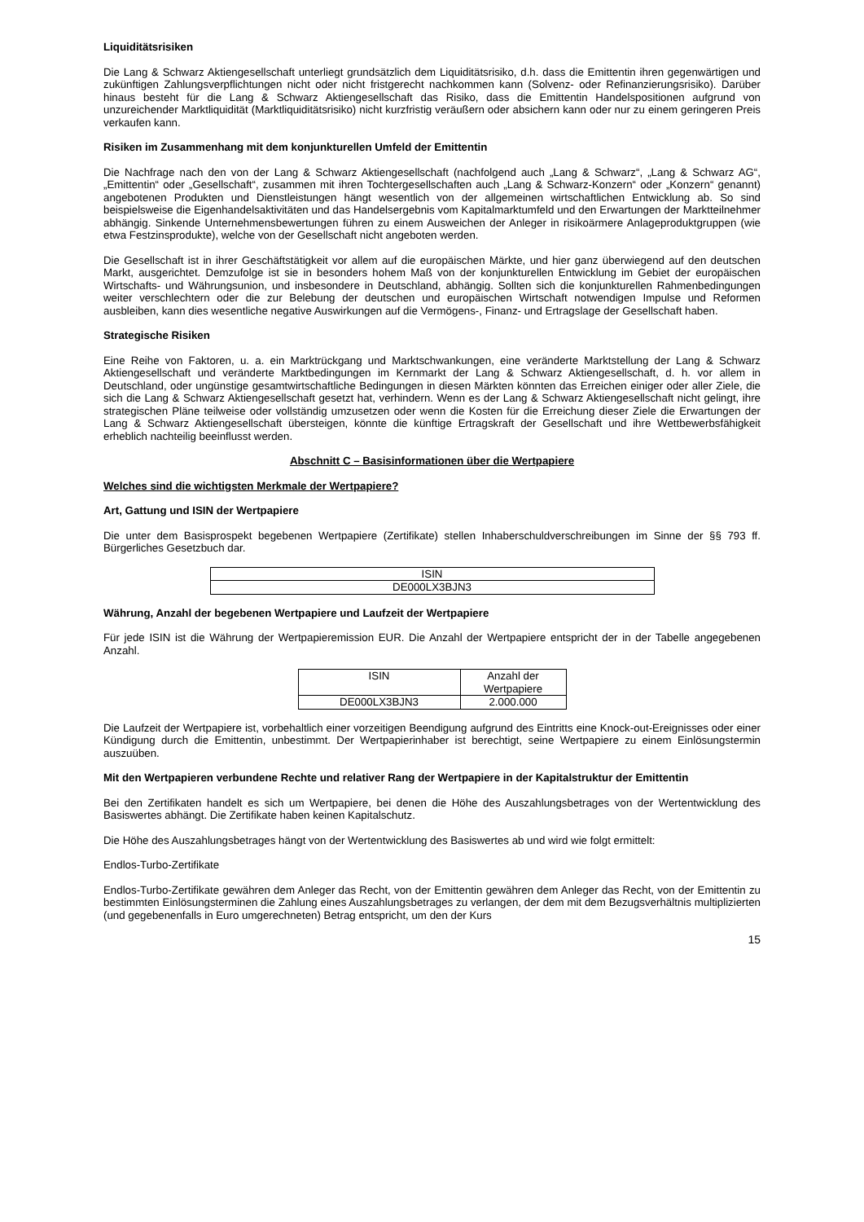Liquiditätsrisiken
Die Lang & Schwarz Aktiengesellschaft unterliegt grundsätzlich dem Liquiditätsrisiko, d.h. dass die Emittentin ihren gegenwärtigen und zukünftigen Zahlungsverpflichtungen nicht oder nicht fristgerecht nachkommen kann (Solvenz- oder Refinanzierungsrisiko). Darüber hinaus besteht für die Lang & Schwarz Aktiengesellschaft das Risiko, dass die Emittentin Handelspositionen aufgrund von unzureichender Marktliquidität (Marktliquiditätsrisiko) nicht kurzfristig veräußern oder absichern kann oder nur zu einem geringeren Preis verkaufen kann.
Risiken im Zusammenhang mit dem konjunkturellen Umfeld der Emittentin
Die Nachfrage nach den von der Lang & Schwarz Aktiengesellschaft (nachfolgend auch „Lang & Schwarz“, „Lang & Schwarz AG“, „Emittentin“ oder „Gesellschaft“, zusammen mit ihren Tochtergesellschaften auch „Lang & Schwarz-Konzern“ oder „Konzern“ genannt) angebotenen Produkten und Dienstleistungen hängt wesentlich von der allgemeinen wirtschaftlichen Entwicklung ab. So sind beispielsweise die Eigenhandelsaktivitäten und das Handelsergebnis vom Kapitalmarktumfeld und den Erwartungen der Marktteilnehmer abhängig. Sinkende Unternehmensbewertungen führen zu einem Ausweichen der Anleger in risikoärmere Anlageproduktgruppen (wie etwa Festzinsprodukte), welche von der Gesellschaft nicht angeboten werden.
Die Gesellschaft ist in ihrer Geschäftstätigkeit vor allem auf die europäischen Märkte, und hier ganz überwiegend auf den deutschen Markt, ausgerichtet. Demzufolge ist sie in besonders hohem Maß von der konjunkturellen Entwicklung im Gebiet der europäischen Wirtschafts- und Währungsunion, und insbesondere in Deutschland, abhängig. Sollten sich die konjunkturellen Rahmenbedingungen weiter verschlechtern oder die zur Belebung der deutschen und europäischen Wirtschaft notwendigen Impulse und Reformen ausbleiben, kann dies wesentliche negative Auswirkungen auf die Vermögens-, Finanz- und Ertragslage der Gesellschaft haben.
Strategische Risiken
Eine Reihe von Faktoren, u. a. ein Marktrückgang und Marktschwankungen, eine veränderte Marktstellung der Lang & Schwarz Aktiengesellschaft und veränderte Marktbedingungen im Kernmarkt der Lang & Schwarz Aktiengesellschaft, d. h. vor allem in Deutschland, oder ungünstige gesamtwirtschaftliche Bedingungen in diesen Märkten könnten das Erreichen einiger oder aller Ziele, die sich die Lang & Schwarz Aktiengesellschaft gesetzt hat, verhindern. Wenn es der Lang & Schwarz Aktiengesellschaft nicht gelingt, ihre strategischen Pläne teilweise oder vollständig umzusetzen oder wenn die Kosten für die Erreichung dieser Ziele die Erwartungen der Lang & Schwarz Aktiengesellschaft übersteigen, könnte die künftige Ertragskraft der Gesellschaft und ihre Wettbewerbsfähigkeit erheblich nachteilig beeinflusst werden.
Abschnitt C – Basisinformationen über die Wertpapiere
Welches sind die wichtigsten Merkmale der Wertpapiere?
Art, Gattung und ISIN der Wertpapiere
Die unter dem Basisprospekt begebenen Wertpapiere (Zertifikate) stellen Inhaberschuldverschreibungen im Sinne der §§ 793 ff. Bürgerliches Gesetzbuch dar.
| ISIN |
| --- |
| DE000LX3BJN3 |
Währung, Anzahl der begebenen Wertpapiere und Laufzeit der Wertpapiere
Für jede ISIN ist die Währung der Wertpapieremission EUR. Die Anzahl der Wertpapiere entspricht der in der Tabelle angegebenen Anzahl.
| ISIN | Anzahl der Wertpapiere |
| --- | --- |
| DE000LX3BJN3 | 2.000.000 |
Die Laufzeit der Wertpapiere ist, vorbehaltlich einer vorzeitigen Beendigung aufgrund des Eintritts eine Knock-out-Ereignisses oder einer Kündigung durch die Emittentin, unbestimmt. Der Wertpapierinhaber ist berechtigt, seine Wertpapiere zu einem Einlösungstermin auszuüben.
Mit den Wertpapieren verbundene Rechte und relativer Rang der Wertpapiere in der Kapitalstruktur der Emittentin
Bei den Zertifikaten handelt es sich um Wertpapiere, bei denen die Höhe des Auszahlungsbetrages von der Wertentwicklung des Basiswertes abhängt. Die Zertifikate haben keinen Kapitalschutz.
Die Höhe des Auszahlungsbetrages hängt von der Wertentwicklung des Basiswertes ab und wird wie folgt ermittelt:
Endlos-Turbo-Zertifikate
Endlos-Turbo-Zertifikate gewähren dem Anleger das Recht, von der Emittentin gewähren dem Anleger das Recht, von der Emittentin zu bestimmten Einlösungsterminen die Zahlung eines Auszahlungsbetrages zu verlangen, der dem mit dem Bezugsverhältnis multiplizierten (und gegebenenfalls in Euro umgerechneten) Betrag entspricht, um den der Kurs
15